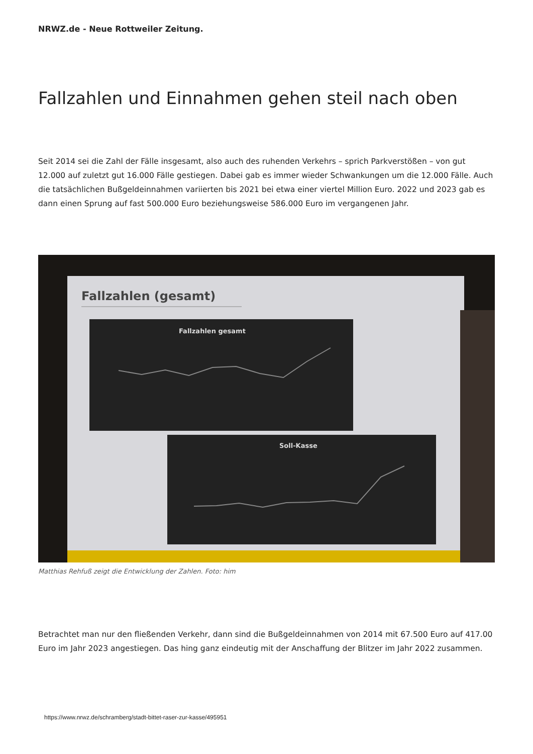NRWZ.de - Neue Rottweiler Zeitung.
Fallzahlen und Einnahmen gehen steil nach oben
Seit 2014 sei die Zahl der Fälle insgesamt, also auch des ruhenden Verkehrs – sprich Parkverstößen – von gut 12.000 auf zuletzt gut 16.000 Fälle gestiegen. Dabei gab es immer wieder Schwankungen um die 12.000 Fälle. Auch die tatsächlichen Bußgeldeinnahmen variierten bis 2021 bei etwa einer viertel Million Euro. 2022 und 2023 gab es dann einen Sprung auf fast 500.000 Euro beziehungsweise 586.000 Euro im vergangenen Jahr.
Fallzahlen (gesamt)
Fallzahlen gesamt
Soll-Kasse
Matthias Rehfuß zeigt die Entwicklung der Zahlen. Foto: him
Betrachtet man nur den fließenden Verkehr, dann sind die Bußgeldeinnahmen von 2014 mit 67.500 Euro auf 417.00 Euro im Jahr 2023 angestiegen. Das hing ganz eindeutig mit der Anschaffung der Blitzer im Jahr 2022 zusammen.
https://www.nrwz.de/schramberg/stadt-bittet-raser-zur-kasse/495951